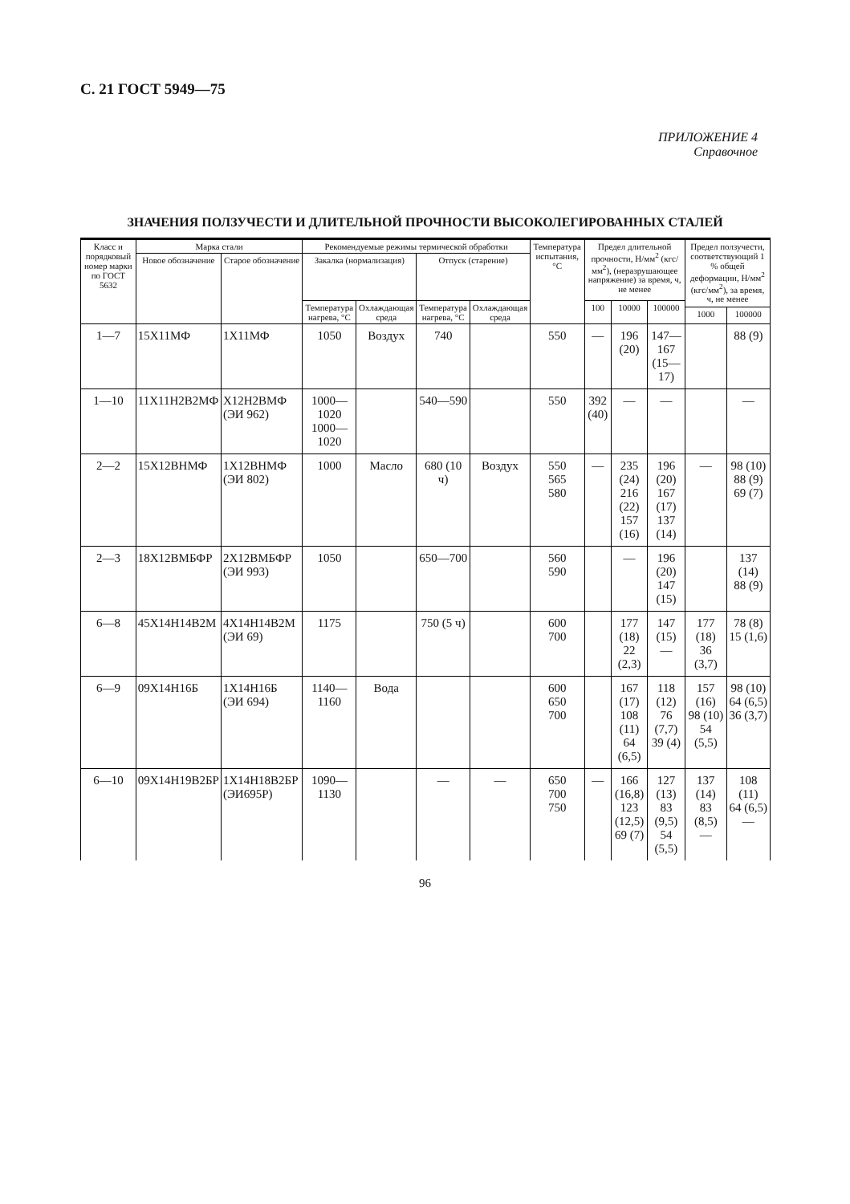С. 21 ГОСТ 5949—75
ПРИЛОЖЕНИЕ 4
Справочное
ЗНАЧЕНИЯ ПОЛЗУЧЕСТИ И ДЛИТЕЛЬНОЙ ПРОЧНОСТИ ВЫСОКОЛЕГИРОВАННЫХ СТАЛЕЙ
| Класс и порядковый номер марки по ГОСТ 5632 | Марка стали | | Рекомендуемые режимы термической обработки | | | | Температура испытания, °С | Предел длительной прочности, Н/мм<sup>2</sup> (кгс/мм<sup>2</sup>), (неразрушающее напряжение) за время, ч, не менее | | | Предел ползучести, соответствующий 1 % общей деформации, Н/мм<sup>2</sup> (кгс/мм<sup>2</sup>), за время, ч, не менее | |
| --- | --- | --- | --- | --- | --- | --- | --- | --- | --- | --- | --- | --- |
| | Новое обозначение | Старое обозначение | Закалка (нормализация) | | Отпуск (старение) | | | | | | | |
| | | | Температура нагрева, °С | Охлаждающая среда | Температура нагрева, °С | Охлаждающая среда | | 100 | 10000 | 100000 | | |
| | | | | | | | | | | | 1000 | 100000 |
| 1—7 | 15Х11МФ | 1Х11МФ | 1050 | Воздух | 740 | | 550 | — | 196 (20) | 147—167 (15—17) | | 88 (9) |
| 1—10 | 11Х11Н2В2МФ | Х12Н2ВМФ (ЭИ 962) | 1000—1020 1000—1020 | | 540—590 | | 550 | 392 (40) | — | — | | — |
| 2—2 | 15Х12ВНМФ | 1Х12ВНМФ (ЭИ 802) | 1000 | Масло | 680 (10 ч) | Воздух | 550 565 580 | — | 235 (24) 216 (22) 157 (16) | 196 (20) 167 (17) 137 (14) | — | 98 (10) 88 (9) 69 (7) |
| 2—3 | 18Х12ВМБФР | 2Х12ВМБФР (ЭИ 993) | 1050 | | 650—700 | | 560 590 | | — | 196 (20) 147 (15) | | 137 (14) 88 (9) |
| 6—8 | 45Х14Н14В2М | 4Х14Н14В2М (ЭИ 69) | 1175 | | 750 (5 ч) | | 600 700 | | 177 (18) 22 (2,3) | 147 (15) — | 177 (18) 36 (3,7) | 78 (8) 15 (1,6) |
| 6—9 | 09Х14Н16Б | 1Х14Н16Б (ЭИ 694) | 1140—1160 | Вода | | | 600 650 700 | | 167 (17) 108 (11) 64 (6,5) | 118 (12) 76 (7,7) 39 (4) | 157 (16) 98 (10) 54 (5,5) | 98 (10) 64 (6,5) 36 (3,7) |
| 6—10 | 09Х14Н19В2БР | 1Х14Н18В2БР (ЭИ695Р) | 1090—1130 | | — | — | 650 700 750 | — | 166 (16,8) 123 (12,5) 69 (7) | 127 (13) 83 (9,5) 54 (5,5) | 137 (14) 83 (8,5) — | 108 (11) 64 (6,5) — |
96